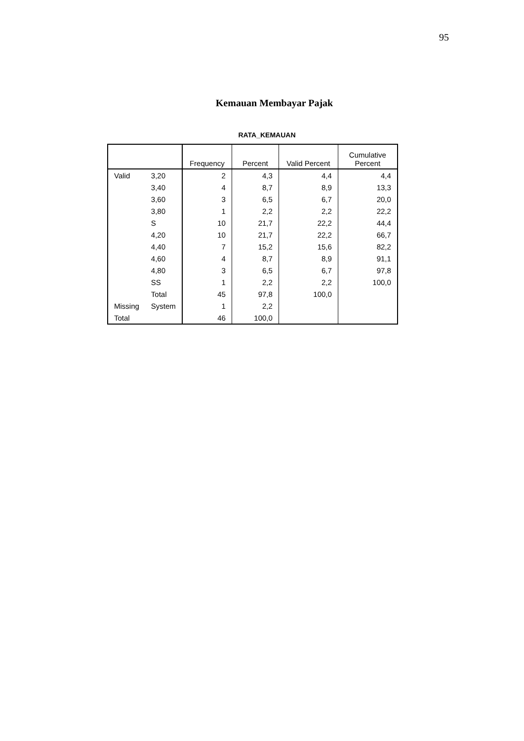95
Kemauan Membayar Pajak
RATA_KEMAUAN
| | | Frequency | Percent | Valid Percent | Cumulative Percent |
| --- | --- | --- | --- | --- | --- |
| Valid | 3,20 | 2 | 4,3 | 4,4 | 4,4 |
| | 3,40 | 4 | 8,7 | 8,9 | 13,3 |
| | 3,60 | 3 | 6,5 | 6,7 | 20,0 |
| | 3,80 | 1 | 2,2 | 2,2 | 22,2 |
| | S | 10 | 21,7 | 22,2 | 44,4 |
| | 4,20 | 10 | 21,7 | 22,2 | 66,7 |
| | 4,40 | 7 | 15,2 | 15,6 | 82,2 |
| | 4,60 | 4 | 8,7 | 8,9 | 91,1 |
| | 4,80 | 3 | 6,5 | 6,7 | 97,8 |
| | SS | 1 | 2,2 | 2,2 | 100,0 |
| | Total | 45 | 97,8 | 100,0 | |
| Missing | System | 1 | 2,2 | | |
| Total | | 46 | 100,0 | | |